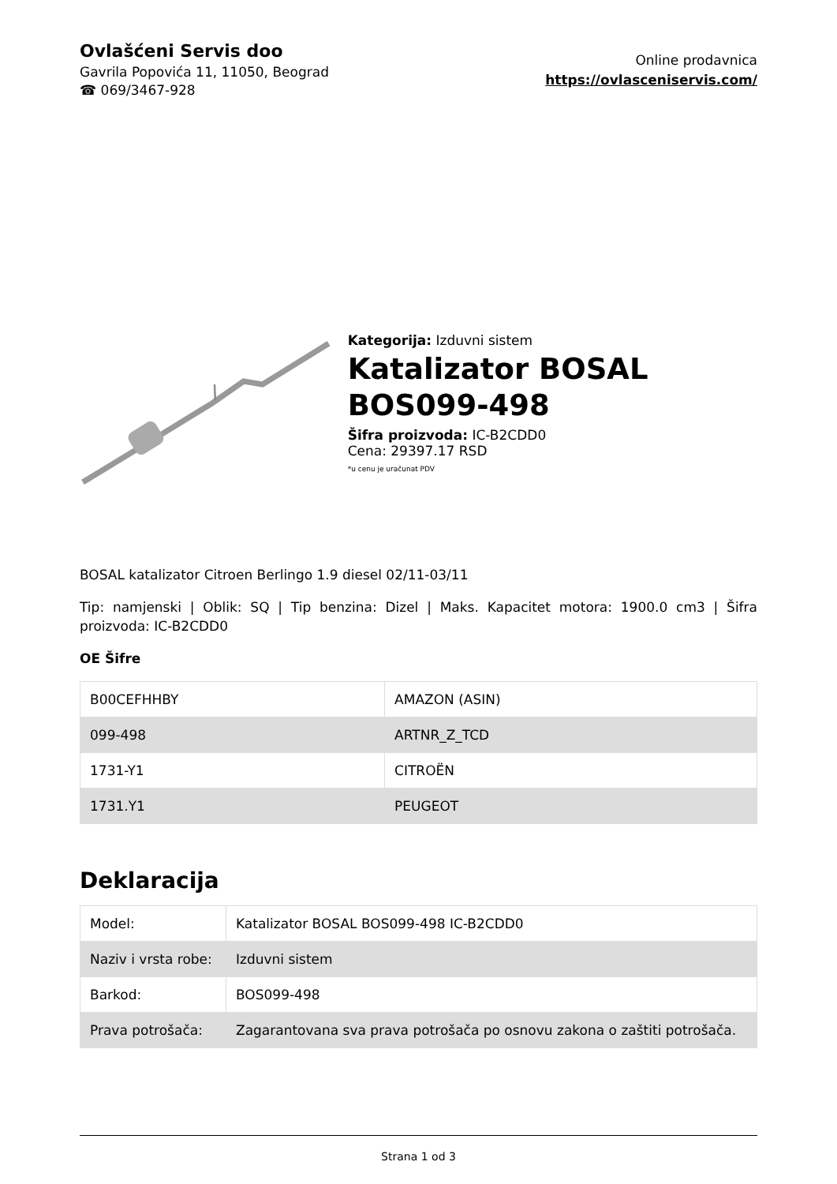Ovlašćeni Servis doo
Gavrila Popovića 11, 11050, Beograd
☎ 069/3467-928
Online prodavnica
https://ovlasceniservis.com/
Kategorija: Izduvni sistem
Katalizator BOSAL BOS099-498
Šifra proizvoda: IC-B2CDD0
Cena: 29397.17 RSD
*u cenu je uračunat PDV
BOSAL katalizator Citroen Berlingo 1.9 diesel 02/11-03/11
Tip: namjenski | Oblik: SQ | Tip benzina: Dizel | Maks. Kapacitet motora: 1900.0 cm3 | Šifra proizvoda: IC-B2CDD0
OE Šifre
| B00CEFHHBY | AMAZON (ASIN) |
| 099-498 | ARTNR_Z_TCD |
| 1731-Y1 | CITROËN |
| 1731.Y1 | PEUGEOT |
Deklaracija
| Model: | Katalizator BOSAL BOS099-498 IC-B2CDD0 |
| Naziv i vrsta robe: | Izduvni sistem |
| Barkod: | BOS099-498 |
| Prava potrošača: | Zagarantovana sva prava potrošača po osnovu zakona o zaštiti potrošača. |
Strana 1 od 3